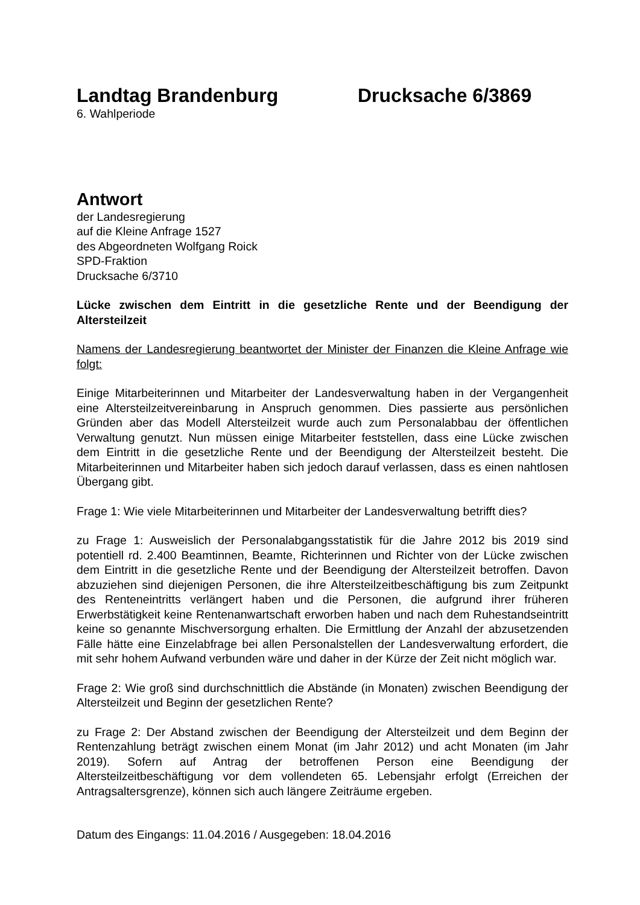Landtag Brandenburg Drucksache 6/3869
6. Wahlperiode
Antwort
der Landesregierung
auf die Kleine Anfrage 1527
des Abgeordneten Wolfgang Roick
SPD-Fraktion
Drucksache 6/3710
Lücke zwischen dem Eintritt in die gesetzliche Rente und der Beendigung der Altersteilzeit
Namens der Landesregierung beantwortet der Minister der Finanzen die Kleine Anfrage wie folgt:
Einige Mitarbeiterinnen und Mitarbeiter der Landesverwaltung haben in der Vergangenheit eine Altersteilzeitvereinbarung in Anspruch genommen. Dies passierte aus persönlichen Gründen aber das Modell Altersteilzeit wurde auch zum Personalabbau der öffentlichen Verwaltung genutzt. Nun müssen einige Mitarbeiter feststellen, dass eine Lücke zwischen dem Eintritt in die gesetzliche Rente und der Beendigung der Altersteilzeit besteht. Die Mitarbeiterinnen und Mitarbeiter haben sich jedoch darauf verlassen, dass es einen nahtlosen Übergang gibt.
Frage 1: Wie viele Mitarbeiterinnen und Mitarbeiter der Landesverwaltung betrifft dies?
zu Frage 1: Ausweislich der Personalabgangsstatistik für die Jahre 2012 bis 2019 sind potentiell rd. 2.400 Beamtinnen, Beamte, Richterinnen und Richter von der Lücke zwischen dem Eintritt in die gesetzliche Rente und der Beendigung der Altersteilzeit betroffen. Davon abzuziehen sind diejenigen Personen, die ihre Altersteilzeitbeschäftigung bis zum Zeitpunkt des Renteneintritts verlängert haben und die Personen, die aufgrund ihrer früheren Erwerbstätigkeit keine Rentenanwartschaft erworben haben und nach dem Ruhestandseintritt keine so genannte Mischversorgung erhalten. Die Ermittlung der Anzahl der abzusetzenden Fälle hätte eine Einzelabfrage bei allen Personalstellen der Landesverwaltung erfordert, die mit sehr hohem Aufwand verbunden wäre und daher in der Kürze der Zeit nicht möglich war.
Frage 2: Wie groß sind durchschnittlich die Abstände (in Monaten) zwischen Beendigung der Altersteilzeit und Beginn der gesetzlichen Rente?
zu Frage 2: Der Abstand zwischen der Beendigung der Altersteilzeit und dem Beginn der Rentenzahlung beträgt zwischen einem Monat (im Jahr 2012) und acht Monaten (im Jahr 2019). Sofern auf Antrag der betroffenen Person eine Beendigung der Altersteilzeitbeschäftigung vor dem vollendeten 65. Lebensjahr erfolgt (Erreichen der Antragsaltersgrenze), können sich auch längere Zeiträume ergeben.
Datum des Eingangs: 11.04.2016 / Ausgegeben: 18.04.2016